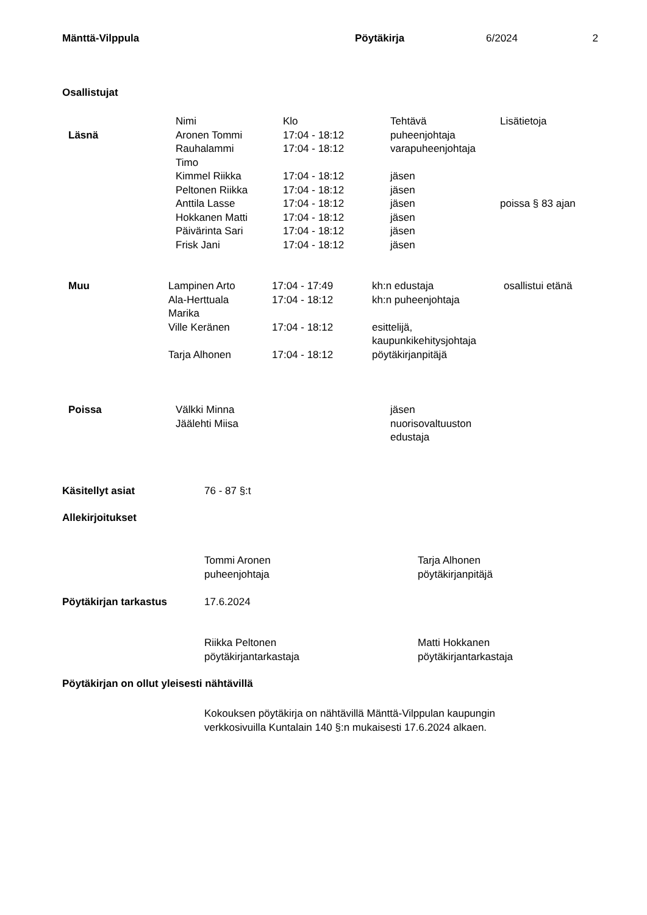| Mänttä-Vilppula | Pöytäkirja | 6/2024 | 2 |
Osallistujat
| | Nimi | Klo | Tehtävä | Lisätietoja |
| Läsnä | Aronen Tommi | 17:04 - 18:12 | puheenjohtaja | |
| | Rauhalammi Timo | 17:04 - 18:12 | varapuheenjohtaja | |
| | Kimmel Riikka | 17:04 - 18:12 | jäsen | |
| | Peltonen Riikka | 17:04 - 18:12 | jäsen | |
| | Anttila Lasse | 17:04 - 18:12 | jäsen | poissa § 83 ajan |
| | Hokkanen Matti | 17:04 - 18:12 | jäsen | |
| | Päivärinta Sari | 17:04 - 18:12 | jäsen | |
| | Frisk Jani | 17:04 - 18:12 | jäsen | |
| Muu | Lampinen Arto | 17:04 - 17:49 | kh:n edustaja | osallistui etänä |
| | Ala-Herttuala Marika | 17:04 - 18:12 | kh:n puheenjohtaja | |
| | Ville Keränen | 17:04 - 18:12 | esittelijä, kaupunkikehitysjohtaja | |
| | Tarja Alhonen | 17:04 - 18:12 | pöytäkirjanpitäjä | |
| Poissa | Välkki Minna Jäälehti Miisa | jäsen nuorisovaltuuston edustaja |
| Käsitellyt asiat | 76 - 87 §:t |
Allekirjoitukset
| | Tommi Aronen puheenjohtaja | Tarja Alhonen pöytäkirjanpitäjä |
| Pöytäkirjan tarkastus | 17.6.2024 |
| | Riikka Peltonen pöytäkirjantarkastaja | Matti Hokkanen pöytäkirjantarkastaja |
Pöytäkirjan on ollut yleisesti nähtävillä
Kokouksen pöytäkirja on nähtävillä Mänttä-Vilppulan kaupungin
verkkosivuilla Kuntalain 140 §:n mukaisesti 17.6.2024 alkaen.